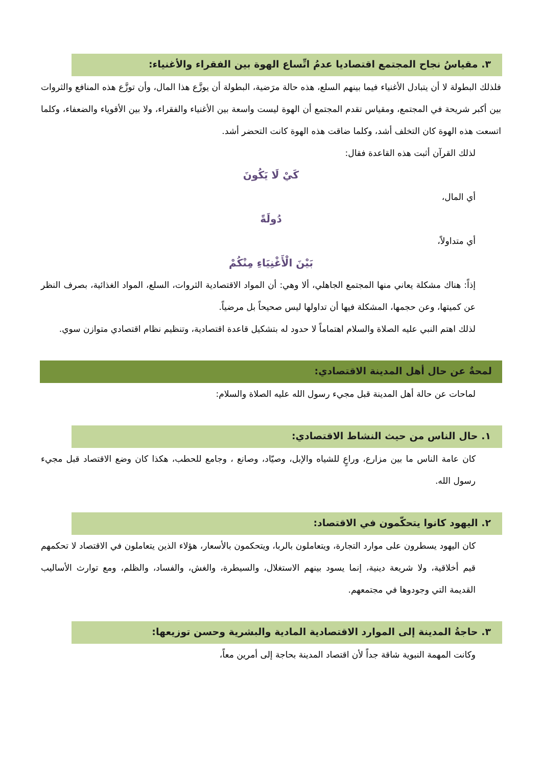٣. مقياسُ نجاح المجتمع اقتصاديا عدمُ اتِّساع الهوة بين الفقراء والأغنياء:
فلذلك البطولة لا أن يتبادل الأغنياء فيما بينهم السلع، هذه حالة مرَضية، البطولة أن يوزَّع هذا المال، وأن توزَّع هذه المنافع والثروات بين أكبر شريحة في المجتمع، ومقياس تقدم المجتمع أن الهوة ليست واسعة بين الأغنياء والفقراء، ولا بين الأقوياء والضعفاء، وكلما اتسعت هذه الهوة كان التخلف أشد، وكلما ضاقت هذه الهوة كانت التحضر أشد.
لذلك القرآن أثبت هذه القاعدة فقال:
كَيْ لَا يَكُونَ
أي المال،
دُولَةً
أي متداولاً،
بَيْنَ الْأَغْنِيَاءِ مِنْكُمْ
إذاً: هناك مشكلة يعاني منها المجتمع الجاهلي، ألا وهي: أن المواد الاقتصادية الثروات، السلع، المواد الغذائية، بصرف النظر عن كميتها، وعن حجمها، المشكلة فيها أن تداولها ليس صحيحاً بل مرضياً.
لذلك اهتم النبي عليه الصلاة والسلام اهتماماً لا حدود له بتشكيل قاعدة اقتصادية، وتنظيم نظام اقتصادي متوازن سوي.
لمحةٌ عن حال أهل المدينة الاقتصادي:
لماحات عن حالة أهل المدينة قبل مجيء رسول الله عليه الصلاة والسلام:
١. حال الناس من حيث النشاط الاقتصادي:
كان عامة الناس ما بين مزارع، وراعٍ للشياه والإبل، وصيّاد، وصانع ، وجامع للحطب، هكذا كان وضع الاقتصاد قبل مجيء رسول الله.
٢. اليهود كانوا يتحكّمون في الاقتصاد:
كان اليهود يسطرون على موارد التجارة، ويتعاملون بالربا، ويتحكمون بالأسعار، هؤلاء الذين يتعاملون في الاقتصاد لا تحكمهم قيم أخلاقية، ولا شريعة دينية، إنما يسود بينهم الاستغلال، والسيطرة، والغش، والفساد، والظلم، ومع توارث الأساليب القديمة التي وجودوها في مجتمعهم.
٣. حاجةُ المدينة إلى الموارد الاقتصادية المادية والبشرية وحسن توزيعها:
وكانت المهمة النبوية شاقة جداً لأن اقتصاد المدينة بحاجة إلى أمرين معاً،